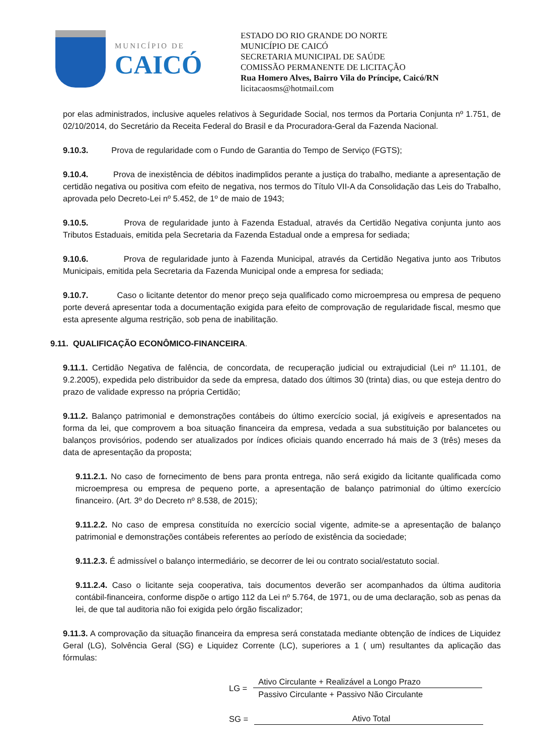MUNICÍPIO DE
CAICÓ
ESTADO DO RIO GRANDE DO NORTE
MUNICÍPIO DE CAICÓ
SECRETARIA MUNICIPAL DE SAÚDE
COMISSÃO PERMANENTE DE LICITAÇÃO
Rua Homero Alves, Bairro Vila do Príncipe, Caicó/RN
licitacaosms@hotmail.com
por elas administrados, inclusive aqueles relativos à Seguridade Social, nos termos da Portaria Conjunta nº 1.751, de 02/10/2014, do Secretário da Receita Federal do Brasil e da Procuradora-Geral da Fazenda Nacional.
9.10.3. Prova de regularidade com o Fundo de Garantia do Tempo de Serviço (FGTS);
9.10.4. Prova de inexistência de débitos inadimplidos perante a justiça do trabalho, mediante a apresentação de certidão negativa ou positiva com efeito de negativa, nos termos do Título VII-A da Consolidação das Leis do Trabalho, aprovada pelo Decreto-Lei nº 5.452, de 1º de maio de 1943;
9.10.5. Prova de regularidade junto à Fazenda Estadual, através da Certidão Negativa conjunta junto aos Tributos Estaduais, emitida pela Secretaria da Fazenda Estadual onde a empresa for sediada;
9.10.6. Prova de regularidade junto à Fazenda Municipal, através da Certidão Negativa junto aos Tributos Municipais, emitida pela Secretaria da Fazenda Municipal onde a empresa for sediada;
9.10.7. Caso o licitante detentor do menor preço seja qualificado como microempresa ou empresa de pequeno porte deverá apresentar toda a documentação exigida para efeito de comprovação de regularidade fiscal, mesmo que esta apresente alguma restrição, sob pena de inabilitação.
9.11. QUALIFICAÇÃO ECONÔMICO-FINANCEIRA.
9.11.1. Certidão Negativa de falência, de concordata, de recuperação judicial ou extrajudicial (Lei nº 11.101, de 9.2.2005), expedida pelo distribuidor da sede da empresa, datado dos últimos 30 (trinta) dias, ou que esteja dentro do prazo de validade expresso na própria Certidão;
9.11.2. Balanço patrimonial e demonstrações contábeis do último exercício social, já exigíveis e apresentados na forma da lei, que comprovem a boa situação financeira da empresa, vedada a sua substituição por balancetes ou balanços provisórios, podendo ser atualizados por índices oficiais quando encerrado há mais de 3 (três) meses da data de apresentação da proposta;
9.11.2.1. No caso de fornecimento de bens para pronta entrega, não será exigido da licitante qualificada como microempresa ou empresa de pequeno porte, a apresentação de balanço patrimonial do último exercício financeiro. (Art. 3º do Decreto nº 8.538, de 2015);
9.11.2.2. No caso de empresa constituída no exercício social vigente, admite-se a apresentação de balanço patrimonial e demonstrações contábeis referentes ao período de existência da sociedade;
9.11.2.3. É admissível o balanço intermediário, se decorrer de lei ou contrato social/estatuto social.
9.11.2.4. Caso o licitante seja cooperativa, tais documentos deverão ser acompanhados da última auditoria contábil-financeira, conforme dispõe o artigo 112 da Lei nº 5.764, de 1971, ou de uma declaração, sob as penas da lei, de que tal auditoria não foi exigida pelo órgão fiscalizador;
9.11.3. A comprovação da situação financeira da empresa será constatada mediante obtenção de índices de Liquidez Geral (LG), Solvência Geral (SG) e Liquidez Corrente (LC), superiores a 1 ( um) resultantes da aplicação das fórmulas:
LG =
Ativo Circulante + Realizável a Longo Prazo
Passivo Circulante + Passivo Não Circulante
SG = Ativo Total